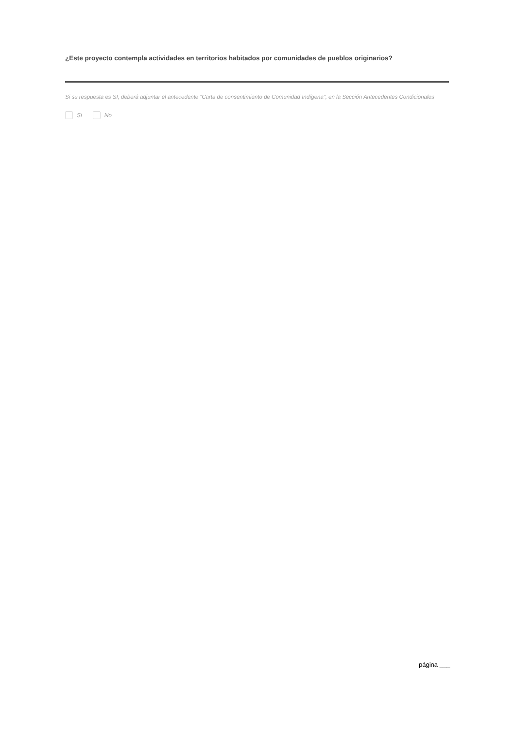¿Este proyecto contempla actividades en territorios habitados por comunidades de pueblos originarios?
Si su respuesta es SI, deberá adjuntar el antecedente “Carta de consentimiento de Comunidad Indígena”, en la Sección Antecedentes Condicionales
Si No
página ___